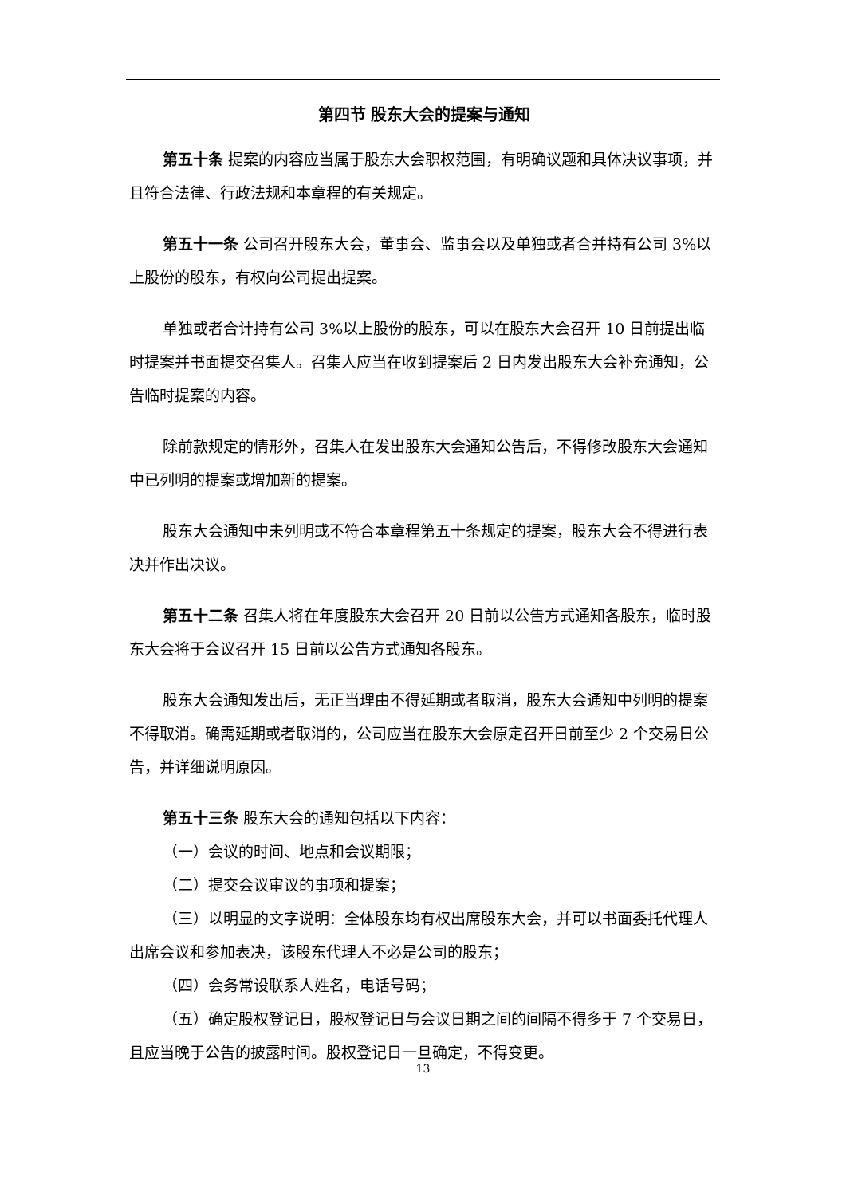第四节 股东大会的提案与通知
第五十条 提案的内容应当属于股东大会职权范围，有明确议题和具体决议事项，并且符合法律、行政法规和本章程的有关规定。
第五十一条 公司召开股东大会，董事会、监事会以及单独或者合并持有公司 3%以上股份的股东，有权向公司提出提案。
单独或者合计持有公司 3%以上股份的股东，可以在股东大会召开 10 日前提出临时提案并书面提交召集人。召集人应当在收到提案后 2 日内发出股东大会补充通知，公告临时提案的内容。
除前款规定的情形外，召集人在发出股东大会通知公告后，不得修改股东大会通知中已列明的提案或增加新的提案。
股东大会通知中未列明或不符合本章程第五十条规定的提案，股东大会不得进行表决并作出决议。
第五十二条 召集人将在年度股东大会召开 20 日前以公告方式通知各股东，临时股东大会将于会议召开 15 日前以公告方式通知各股东。
股东大会通知发出后，无正当理由不得延期或者取消，股东大会通知中列明的提案不得取消。确需延期或者取消的，公司应当在股东大会原定召开日前至少 2 个交易日公告，并详细说明原因。
第五十三条 股东大会的通知包括以下内容：
（一）会议的时间、地点和会议期限；
（二）提交会议审议的事项和提案；
（三）以明显的文字说明：全体股东均有权出席股东大会，并可以书面委托代理人出席会议和参加表决，该股东代理人不必是公司的股东；
（四）会务常设联系人姓名，电话号码；
（五）确定股权登记日，股权登记日与会议日期之间的间隔不得多于 7 个交易日，且应当晚于公告的披露时间。股权登记日一旦确定，不得变更。
13